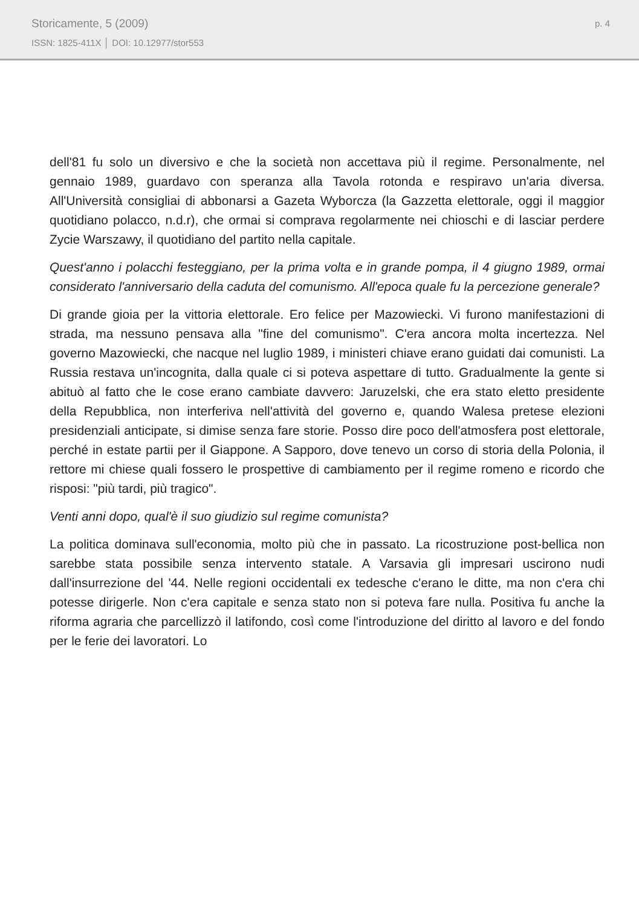Storicamente, 5 (2009)
ISSN: 1825-411X │ DOI: 10.12977/stor553
p. 4
dell'81 fu solo un diversivo e che la società non accettava più il regime. Personalmente, nel gennaio 1989, guardavo con speranza alla Tavola rotonda e respiravo un'aria diversa. All'Università consigliai di abbonarsi a Gazeta Wyborcza (la Gazzetta elettorale, oggi il maggior quotidiano polacco, n.d.r), che ormai si comprava regolarmente nei chioschi e di lasciar perdere Zycie Warszawy, il quotidiano del partito nella capitale.
Quest'anno i polacchi festeggiano, per la prima volta e in grande pompa, il 4 giugno 1989, ormai considerato l'anniversario della caduta del comunismo. All'epoca quale fu la percezione generale?
Di grande gioia per la vittoria elettorale. Ero felice per Mazowiecki. Vi furono manifestazioni di strada, ma nessuno pensava alla "fine del comunismo". C'era ancora molta incertezza. Nel governo Mazowiecki, che nacque nel luglio 1989, i ministeri chiave erano guidati dai comunisti. La Russia restava un'incognita, dalla quale ci si poteva aspettare di tutto. Gradualmente la gente si abituò al fatto che le cose erano cambiate davvero: Jaruzelski, che era stato eletto presidente della Repubblica, non interferiva nell'attività del governo e, quando Walesa pretese elezioni presidenziali anticipate, si dimise senza fare storie. Posso dire poco dell'atmosfera post elettorale, perché in estate partii per il Giappone. A Sapporo, dove tenevo un corso di storia della Polonia, il rettore mi chiese quali fossero le prospettive di cambiamento per il regime romeno e ricordo che risposi: "più tardi, più tragico".
Venti anni dopo, qual'è il suo giudizio sul regime comunista?
La politica dominava sull'economia, molto più che in passato. La ricostruzione post-bellica non sarebbe stata possibile senza intervento statale. A Varsavia gli impresari uscirono nudi dall'insurrezione del '44. Nelle regioni occidentali ex tedesche c'erano le ditte, ma non c'era chi potesse dirigerle. Non c'era capitale e senza stato non si poteva fare nulla. Positiva fu anche la riforma agraria che parcellizzò il latifondo, così come l'introduzione del diritto al lavoro e del fondo per le ferie dei lavoratori. Lo